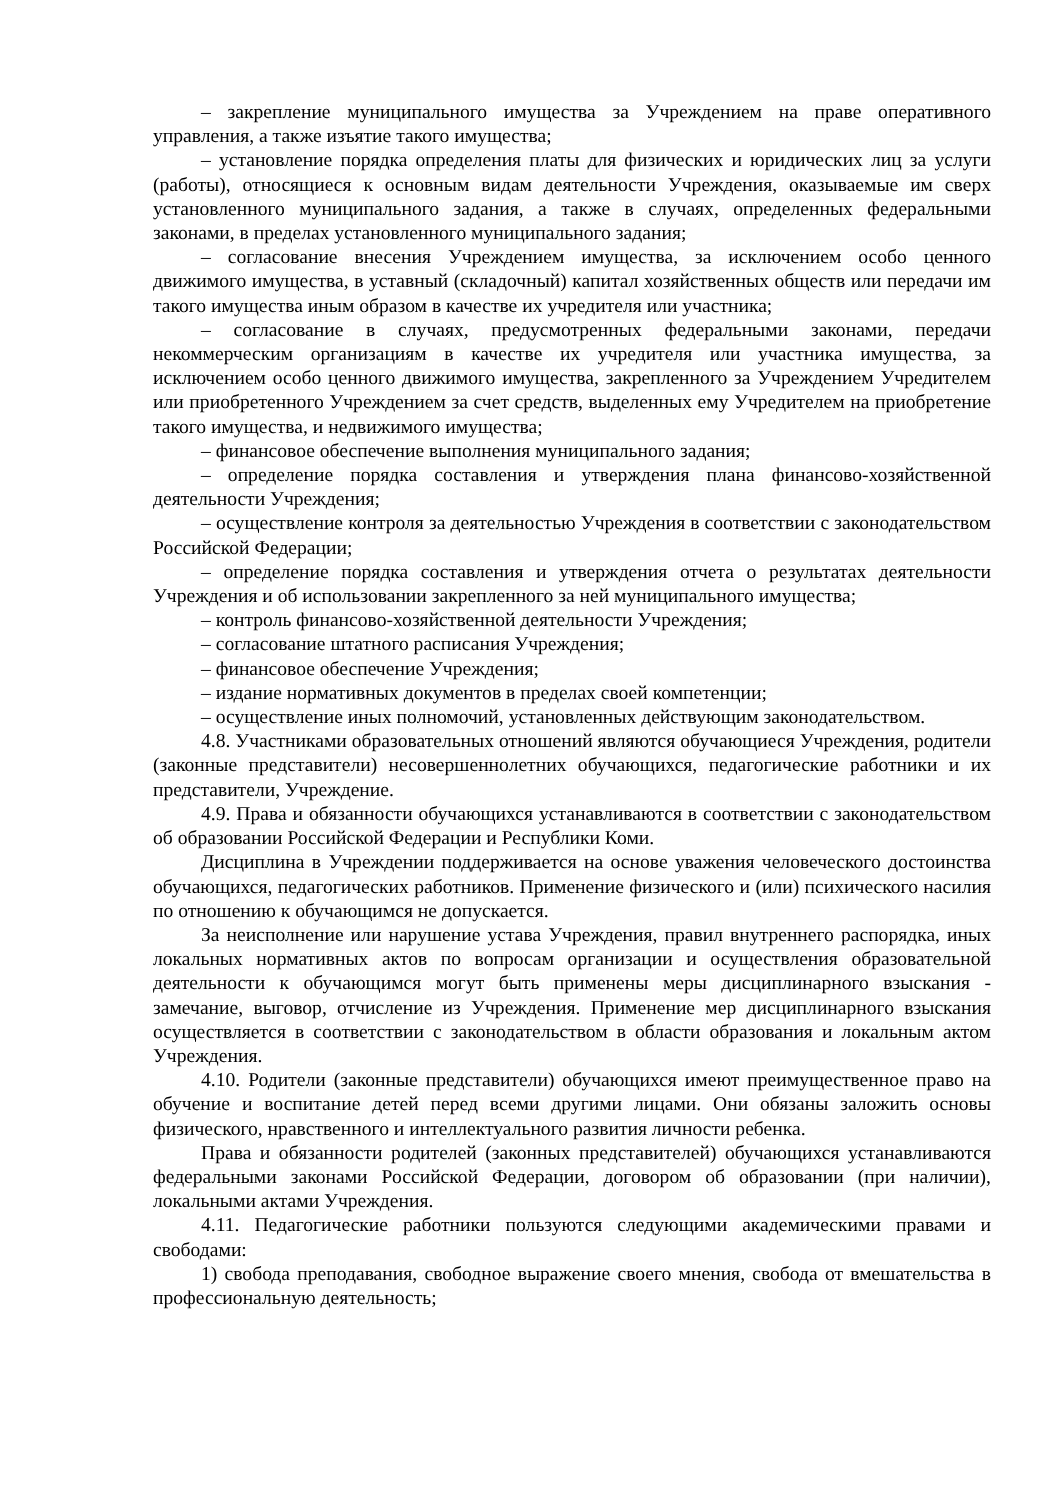– закрепление муниципального имущества за Учреждением на праве оперативного управления, а также изъятие такого имущества;
– установление порядка определения платы для физических и юридических лиц за услуги (работы), относящиеся к основным видам деятельности Учреждения, оказываемые им сверх установленного муниципального задания, а также в случаях, определенных федеральными законами, в пределах установленного муниципального задания;
– согласование внесения Учреждением имущества, за исключением особо ценного движимого имущества, в уставный (складочный) капитал хозяйственных обществ или передачи им такого имущества иным образом в качестве их учредителя или участника;
– согласование в случаях, предусмотренных федеральными законами, передачи некоммерческим организациям в качестве их учредителя или участника имущества, за исключением особо ценного движимого имущества, закрепленного за Учреждением Учредителем или приобретенного Учреждением за счет средств, выделенных ему Учредителем на приобретение такого имущества, и недвижимого имущества;
– финансовое обеспечение выполнения муниципального задания;
– определение порядка составления и утверждения плана финансово-хозяйственной деятельности Учреждения;
– осуществление контроля за деятельностью Учреждения в соответствии с законодательством Российской Федерации;
– определение порядка составления и утверждения отчета о результатах деятельности Учреждения и об использовании закрепленного за ней муниципального имущества;
– контроль финансово-хозяйственной деятельности Учреждения;
– согласование штатного расписания Учреждения;
– финансовое обеспечение Учреждения;
– издание нормативных документов в пределах своей компетенции;
– осуществление иных полномочий, установленных действующим законодательством.
4.8. Участниками образовательных отношений являются обучающиеся Учреждения, родители (законные представители) несовершеннолетних обучающихся, педагогические работники и их представители, Учреждение.
4.9. Права и обязанности обучающихся устанавливаются в соответствии с законодательством об образовании Российской Федерации и Республики Коми.
Дисциплина в Учреждении поддерживается на основе уважения человеческого достоинства обучающихся, педагогических работников. Применение физического и (или) психического насилия по отношению к обучающимся не допускается.
За неисполнение или нарушение устава Учреждения, правил внутреннего распорядка, иных локальных нормативных актов по вопросам организации и осуществления образовательной деятельности к обучающимся могут быть применены меры дисциплинарного взыскания - замечание, выговор, отчисление из Учреждения. Применение мер дисциплинарного взыскания осуществляется в соответствии с законодательством в области образования и локальным актом Учреждения.
4.10. Родители (законные представители) обучающихся имеют преимущественное право на обучение и воспитание детей перед всеми другими лицами. Они обязаны заложить основы физического, нравственного и интеллектуального развития личности ребенка.
Права и обязанности родителей (законных представителей) обучающихся устанавливаются федеральными законами Российской Федерации, договором об образовании (при наличии), локальными актами Учреждения.
4.11. Педагогические работники пользуются следующими академическими правами и свободами:
1) свобода преподавания, свободное выражение своего мнения, свобода от вмешательства в профессиональную деятельность;